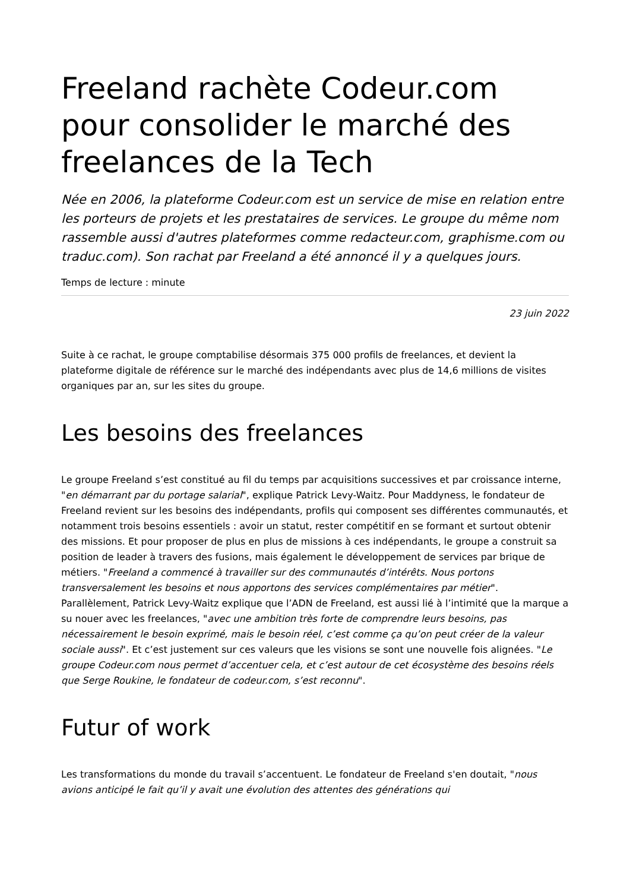Freeland rachète Codeur.com pour consolider le marché des freelances de la Tech
Née en 2006, la plateforme Codeur.com est un service de mise en relation entre les porteurs de projets et les prestataires de services. Le groupe du même nom rassemble aussi d'autres plateformes comme redacteur.com, graphisme.com ou traduc.com). Son rachat par Freeland a été annoncé il y a quelques jours.
Temps de lecture : minute
23 juin 2022
Suite à ce rachat, le groupe comptabilise désormais 375 000 profils de freelances, et devient la plateforme digitale de référence sur le marché des indépendants avec plus de 14,6 millions de visites organiques par an, sur les sites du groupe.
Les besoins des freelances
Le groupe Freeland s’est constitué au fil du temps par acquisitions successives et par croissance interne, "en démarrant par du portage salarial", explique Patrick Levy-Waitz. Pour Maddyness, le fondateur de Freeland revient sur les besoins des indépendants, profils qui composent ses différentes communautés, et notamment trois besoins essentiels : avoir un statut, rester compétitif en se formant et surtout obtenir des missions. Et pour proposer de plus en plus de missions à ces indépendants, le groupe a construit sa position de leader à travers des fusions, mais également le développement de services par brique de métiers. "Freeland a commencé à travailler sur des communautés d’intérêts. Nous portons transversalement les besoins et nous apportons des services complémentaires par métier". Parallèlement, Patrick Levy-Waitz explique que l’ADN de Freeland, est aussi lié à l’intimité que la marque a su nouer avec les freelances, "avec une ambition très forte de comprendre leurs besoins, pas nécessairement le besoin exprimé, mais le besoin réel, c’est comme ça qu’on peut créer de la valeur sociale aussi". Et c’est justement sur ces valeurs que les visions se sont une nouvelle fois alignées. "Le groupe Codeur.com nous permet d’accentuer cela, et c’est autour de cet écosystème des besoins réels que Serge Roukine, le fondateur de codeur.com, s’est reconnu".
Futur of work
Les transformations du monde du travail s’accentuent. Le fondateur de Freeland s'en doutait, "nous avions anticipé le fait qu’il y avait une évolution des attentes des générations qui